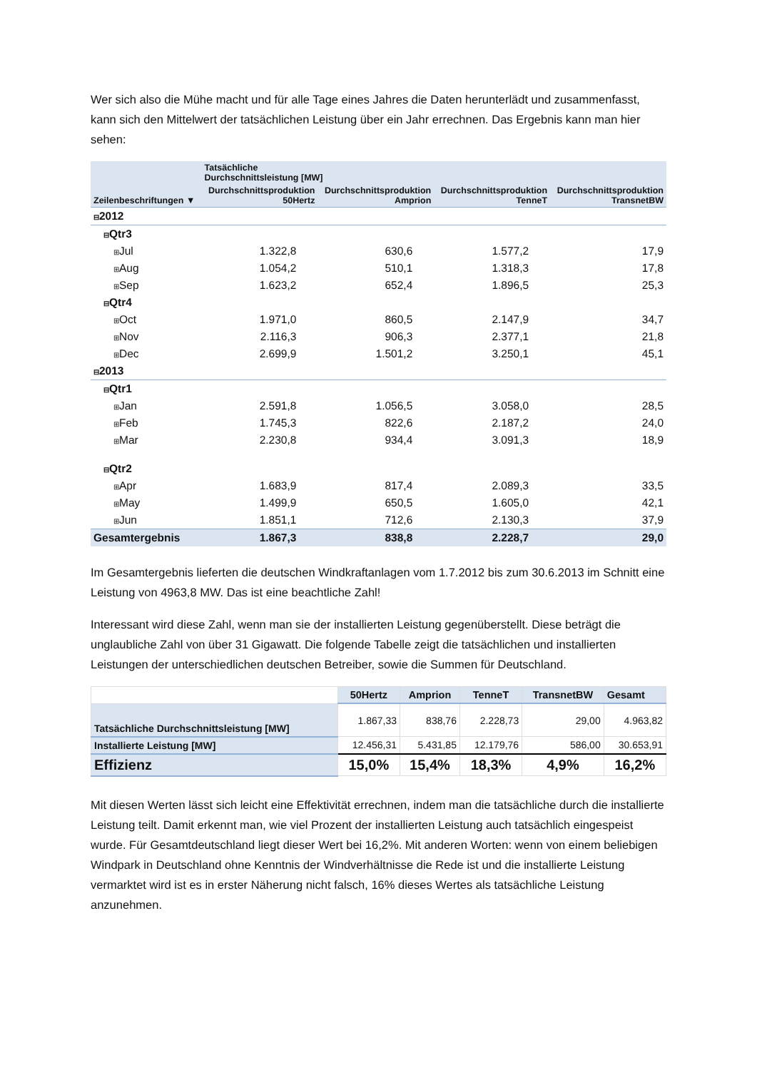Wer sich also die Mühe macht und für alle Tage eines Jahres die Daten herunterlädt und zusammenfasst, kann sich den Mittelwert der tatsächlichen Leistung über ein Jahr errechnen. Das Ergebnis kann man hier sehen:
| | Tatsächliche Durchschnittsleistung [MW] | | | |
| --- | --- | --- | --- | --- |
| Zeilenbeschriftungen ▼ | Durchschnittsproduktion 50Hertz | Durchschnittsproduktion Amprion | Durchschnittsproduktion TenneT | Durchschnittsproduktion TransnetBW |
| ⊟ 2012 | | | | |
| ⊟ Qtr3 | | | | |
| ⊞ Jul | 1.322,8 | 630,6 | 1.577,2 | 17,9 |
| ⊞ Aug | 1.054,2 | 510,1 | 1.318,3 | 17,8 |
| ⊞ Sep | 1.623,2 | 652,4 | 1.896,5 | 25,3 |
| ⊟ Qtr4 | | | | |
| ⊞ Oct | 1.971,0 | 860,5 | 2.147,9 | 34,7 |
| ⊞ Nov | 2.116,3 | 906,3 | 2.377,1 | 21,8 |
| ⊞ Dec | 2.699,9 | 1.501,2 | 3.250,1 | 45,1 |
| ⊟ 2013 | | | | |
| ⊟ Qtr1 | | | | |
| ⊞ Jan | 2.591,8 | 1.056,5 | 3.058,0 | 28,5 |
| ⊞ Feb | 1.745,3 | 822,6 | 2.187,2 | 24,0 |
| ⊞ Mar | 2.230,8 | 934,4 | 3.091,3 | 18,9 |
| ⊟ Qtr2 | | | | |
| ⊞ Apr | 1.683,9 | 817,4 | 2.089,3 | 33,5 |
| ⊞ May | 1.499,9 | 650,5 | 1.605,0 | 42,1 |
| ⊞ Jun | 1.851,1 | 712,6 | 2.130,3 | 37,9 |
| Gesamtergebnis | 1.867,3 | 838,8 | 2.228,7 | 29,0 |
Im Gesamtergebnis lieferten die deutschen Windkraftanlagen vom 1.7.2012 bis zum 30.6.2013 im Schnitt eine Leistung von 4963,8 MW. Das ist eine beachtliche Zahl!
Interessant wird diese Zahl, wenn man sie der installierten Leistung gegenüberstellt. Diese beträgt die unglaubliche Zahl von über 31 Gigawatt. Die folgende Tabelle zeigt die tatsächlichen und installierten Leistungen der unterschiedlichen deutschen Betreiber, sowie die Summen für Deutschland.
| | 50Hertz | Amprion | TenneT | TransnetBW | Gesamt |
| --- | --- | --- | --- | --- | --- |
| Tatsächliche Durchschnittsleistung [MW] | 1.867,33 | 838,76 | 2.228,73 | 29,00 | 4.963,82 |
| Installierte Leistung [MW] | 12.456,31 | 5.431,85 | 12.179,76 | 586,00 | 30.653,91 |
| Effizienz | 15,0% | 15,4% | 18,3% | 4,9% | 16,2% |
Mit diesen Werten lässt sich leicht eine Effektivität errechnen, indem man die tatsächliche durch die installierte Leistung teilt. Damit erkennt man, wie viel Prozent der installierten Leistung auch tatsächlich eingespeist wurde. Für Gesamtdeutschland liegt dieser Wert bei 16,2%. Mit anderen Worten: wenn von einem beliebigen Windpark in Deutschland ohne Kenntnis der Windverhältnisse die Rede ist und die installierte Leistung vermarktet wird ist es in erster Näherung nicht falsch, 16% dieses Wertes als tatsächliche Leistung anzunehmen.